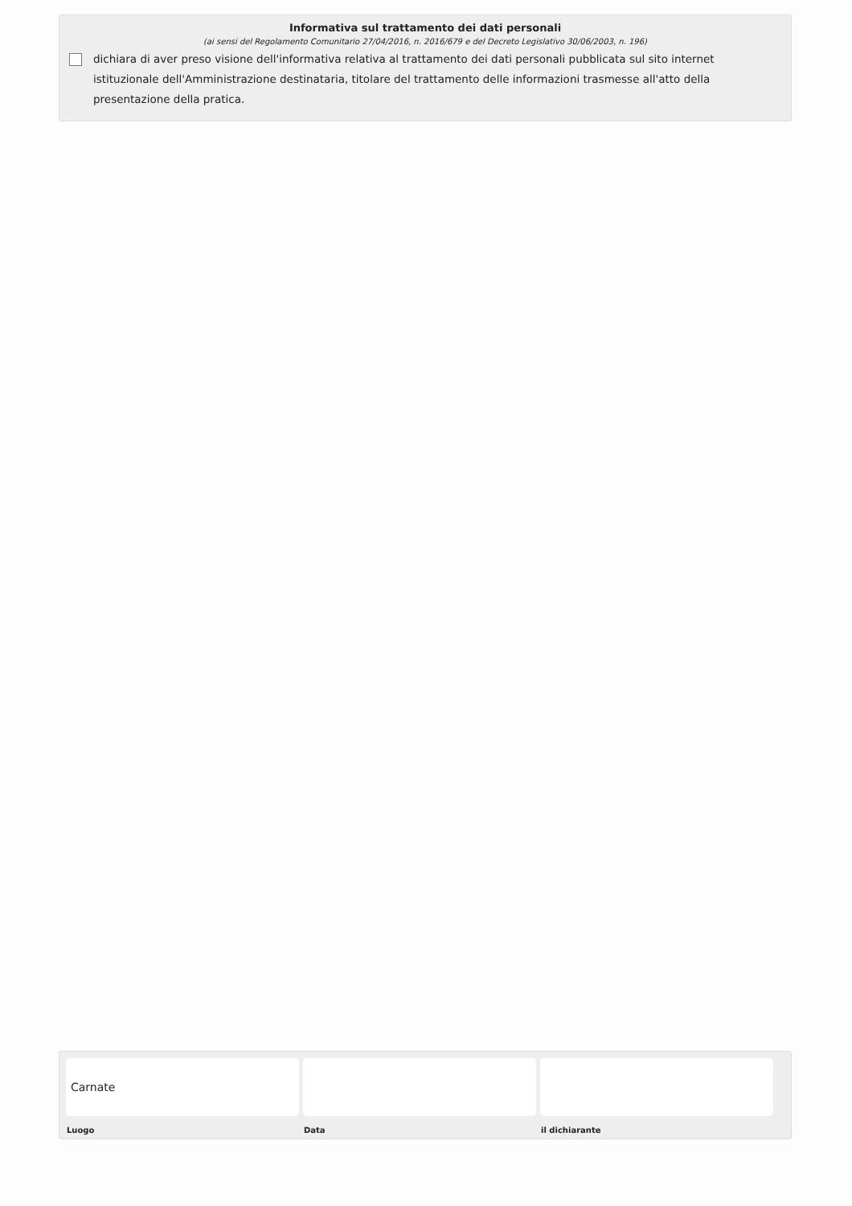Informativa sul trattamento dei dati personali
(ai sensi del Regolamento Comunitario 27/04/2016, n. 2016/679 e del Decreto Legislativo 30/06/2003, n. 196)
dichiara di aver preso visione dell'informativa relativa al trattamento dei dati personali pubblicata sul sito internet istituzionale dell'Amministrazione destinataria, titolare del trattamento delle informazioni trasmesse all'atto della presentazione della pratica.
Carnate
Luogo
Data il dichiarante